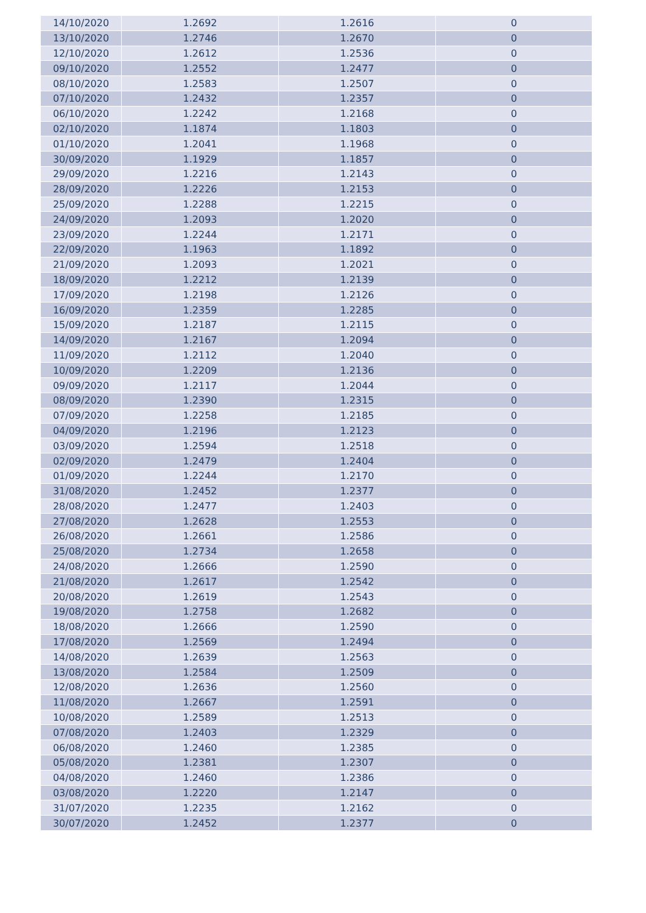| 14/10/2020 | 1.2692 | 1.2616 | 0 |
| 13/10/2020 | 1.2746 | 1.2670 | 0 |
| 12/10/2020 | 1.2612 | 1.2536 | 0 |
| 09/10/2020 | 1.2552 | 1.2477 | 0 |
| 08/10/2020 | 1.2583 | 1.2507 | 0 |
| 07/10/2020 | 1.2432 | 1.2357 | 0 |
| 06/10/2020 | 1.2242 | 1.2168 | 0 |
| 02/10/2020 | 1.1874 | 1.1803 | 0 |
| 01/10/2020 | 1.2041 | 1.1968 | 0 |
| 30/09/2020 | 1.1929 | 1.1857 | 0 |
| 29/09/2020 | 1.2216 | 1.2143 | 0 |
| 28/09/2020 | 1.2226 | 1.2153 | 0 |
| 25/09/2020 | 1.2288 | 1.2215 | 0 |
| 24/09/2020 | 1.2093 | 1.2020 | 0 |
| 23/09/2020 | 1.2244 | 1.2171 | 0 |
| 22/09/2020 | 1.1963 | 1.1892 | 0 |
| 21/09/2020 | 1.2093 | 1.2021 | 0 |
| 18/09/2020 | 1.2212 | 1.2139 | 0 |
| 17/09/2020 | 1.2198 | 1.2126 | 0 |
| 16/09/2020 | 1.2359 | 1.2285 | 0 |
| 15/09/2020 | 1.2187 | 1.2115 | 0 |
| 14/09/2020 | 1.2167 | 1.2094 | 0 |
| 11/09/2020 | 1.2112 | 1.2040 | 0 |
| 10/09/2020 | 1.2209 | 1.2136 | 0 |
| 09/09/2020 | 1.2117 | 1.2044 | 0 |
| 08/09/2020 | 1.2390 | 1.2315 | 0 |
| 07/09/2020 | 1.2258 | 1.2185 | 0 |
| 04/09/2020 | 1.2196 | 1.2123 | 0 |
| 03/09/2020 | 1.2594 | 1.2518 | 0 |
| 02/09/2020 | 1.2479 | 1.2404 | 0 |
| 01/09/2020 | 1.2244 | 1.2170 | 0 |
| 31/08/2020 | 1.2452 | 1.2377 | 0 |
| 28/08/2020 | 1.2477 | 1.2403 | 0 |
| 27/08/2020 | 1.2628 | 1.2553 | 0 |
| 26/08/2020 | 1.2661 | 1.2586 | 0 |
| 25/08/2020 | 1.2734 | 1.2658 | 0 |
| 24/08/2020 | 1.2666 | 1.2590 | 0 |
| 21/08/2020 | 1.2617 | 1.2542 | 0 |
| 20/08/2020 | 1.2619 | 1.2543 | 0 |
| 19/08/2020 | 1.2758 | 1.2682 | 0 |
| 18/08/2020 | 1.2666 | 1.2590 | 0 |
| 17/08/2020 | 1.2569 | 1.2494 | 0 |
| 14/08/2020 | 1.2639 | 1.2563 | 0 |
| 13/08/2020 | 1.2584 | 1.2509 | 0 |
| 12/08/2020 | 1.2636 | 1.2560 | 0 |
| 11/08/2020 | 1.2667 | 1.2591 | 0 |
| 10/08/2020 | 1.2589 | 1.2513 | 0 |
| 07/08/2020 | 1.2403 | 1.2329 | 0 |
| 06/08/2020 | 1.2460 | 1.2385 | 0 |
| 05/08/2020 | 1.2381 | 1.2307 | 0 |
| 04/08/2020 | 1.2460 | 1.2386 | 0 |
| 03/08/2020 | 1.2220 | 1.2147 | 0 |
| 31/07/2020 | 1.2235 | 1.2162 | 0 |
| 30/07/2020 | 1.2452 | 1.2377 | 0 |